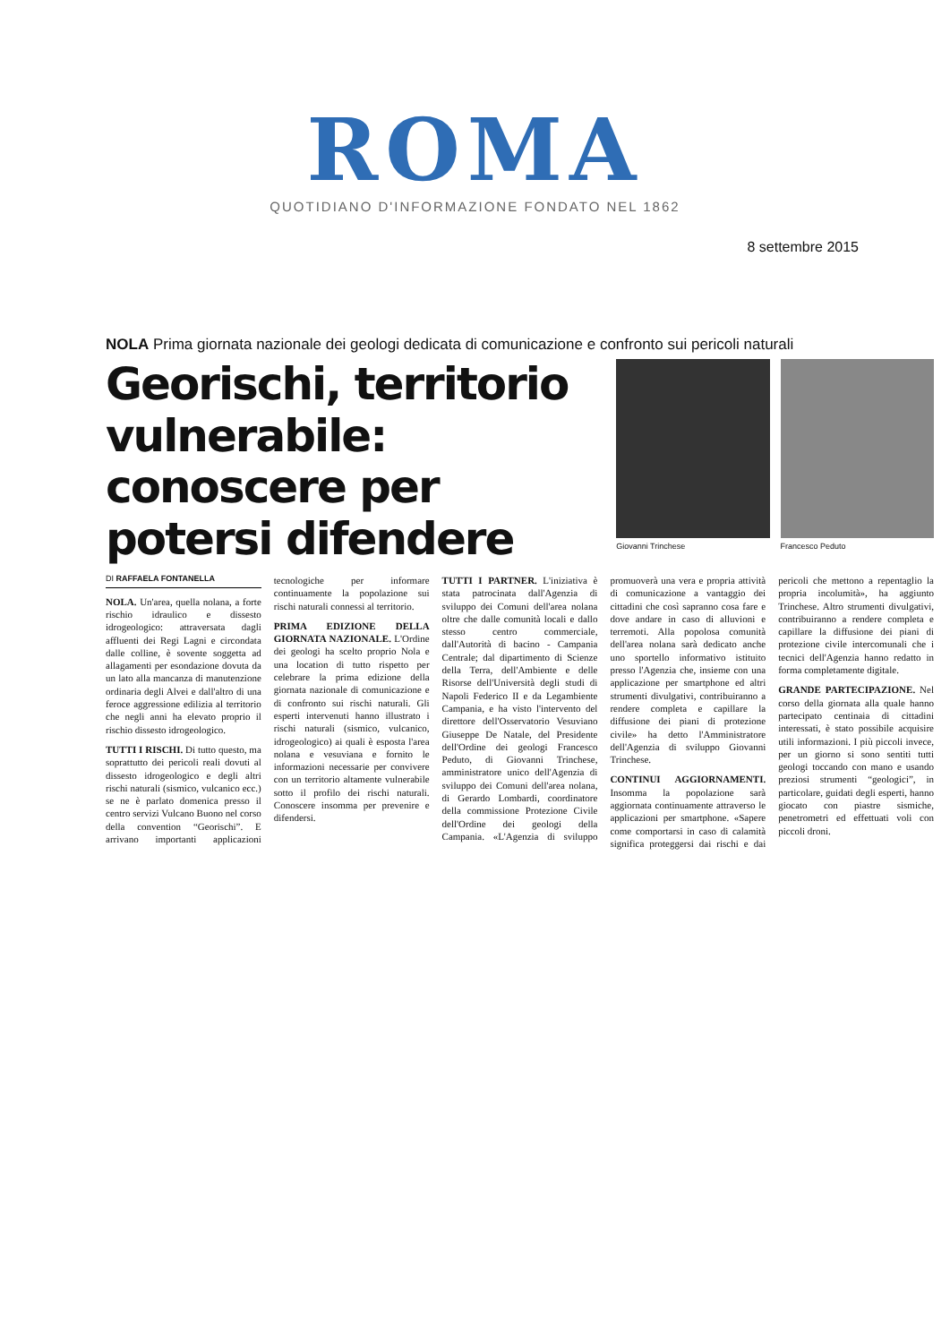ROMA
QUOTIDIANO D'INFORMAZIONE FONDATO NEL 1862
8 settembre 2015
NOLA Prima giornata nazionale dei geologi dedicata di comunicazione e confronto sui pericoli naturali
Georischi, territorio vulnerabile: conoscere per potersi difendere
Giovanni Trinchese
Francesco Peduto
DI RAFFAELA FONTANELLA
NOLA. Un'area, quella nolana, a forte rischio idraulico e dissesto idrogeologico: attraversata dagli affluenti dei Regi Lagni e circondata dalle colline, è sovente soggetta ad allagamenti per esondazione dovuta da un lato alla mancanza di manutenzione ordinaria degli Alvei e dall'altro di una feroce aggressione edilizia al territorio che negli anni ha elevato proprio il rischio dissesto idrogeologico.
TUTTI I RISCHI. Di tutto questo, ma soprattutto dei pericoli reali dovuti al dissesto idrogeologico e degli altri rischi naturali (sismico, vulcanico ecc.) se ne è parlato domenica presso il centro servizi Vulcano Buono nel corso della convention “Georischi”. E arrivano importanti applicazioni tecnologiche per informare continuamente la popolazione sui rischi naturali connessi al territorio.
PRIMA EDIZIONE DELLA GIORNATA NAZIONALE. L'Ordine dei geologi ha scelto proprio Nola e una location di tutto rispetto per celebrare la prima edizione della giornata nazionale di comunicazione e di confronto sui rischi naturali. Gli esperti intervenuti hanno illustrato i rischi naturali (sismico, vulcanico, idrogeologico) ai quali è esposta l'area nolana e vesuviana e fornito le informazioni necessarie per convivere con un territorio altamente vulnerabile sotto il profilo dei rischi naturali. Conoscere insomma per prevenire e difendersi.
TUTTI I PARTNER. L'iniziativa è stata patrocinata dall'Agenzia di sviluppo dei Comuni dell'area nolana oltre che dalle comunità locali e dallo stesso centro commerciale, dall'Autorità di bacino - Campania Centrale; dal dipartimento di Scienze della Terra, dell'Ambiente e delle Risorse dell'Università degli studi di Napoli Federico II e da Legambiente Campania, e ha visto l'intervento del direttore dell'Osservatorio Vesuviano Giuseppe De Natale, del Presidente dell'Ordine dei geologi Francesco Peduto, di Giovanni Trinchese, amministratore unico dell'Agenzia di sviluppo dei Comuni dell'area nolana, di Gerardo Lombardi, coordinatore della commissione Protezione Civile dell'Ordine dei geologi della Campania. «L'Agenzia di sviluppo promuoverà una vera e propria attività di comunicazione a vantaggio dei cittadini che così sapranno cosa fare e dove andare in caso di alluvioni e terremoti. Alla popolosa comunità dell'area nolana sarà dedicato anche uno sportello informativo istituito presso l'Agenzia che, insieme con una applicazione per smartphone ed altri strumenti divulgativi, contribuiranno a rendere completa e capillare la diffusione dei piani di protezione civile» ha detto l'Amministratore dell'Agenzia di sviluppo Giovanni Trinchese.
CONTINUI AGGIORNAMENTI. Insomma la popolazione sarà aggiornata continuamente attraverso le applicazioni per smartphone. «Sapere come comportarsi in caso di calamità significa proteggersi dai rischi e dai pericoli che mettono a repentaglio la propria incolumità», ha aggiunto Trinchese. Altro strumenti divulgativi, contribuiranno a rendere completa e capillare la diffusione dei piani di protezione civile intercomunali che i tecnici dell'Agenzia hanno redatto in forma completamente digitale.
GRANDE PARTECIPAZIONE. Nel corso della giornata alla quale hanno partecipato centinaia di cittadini interessati, è stato possibile acquisire utili informazioni. I più piccoli invece, per un giorno si sono sentiti tutti geologi toccando con mano e usando preziosi strumenti “geologici”, in particolare, guidati degli esperti, hanno giocato con piastre sismiche, penetrometri ed effettuati voli con piccoli droni.